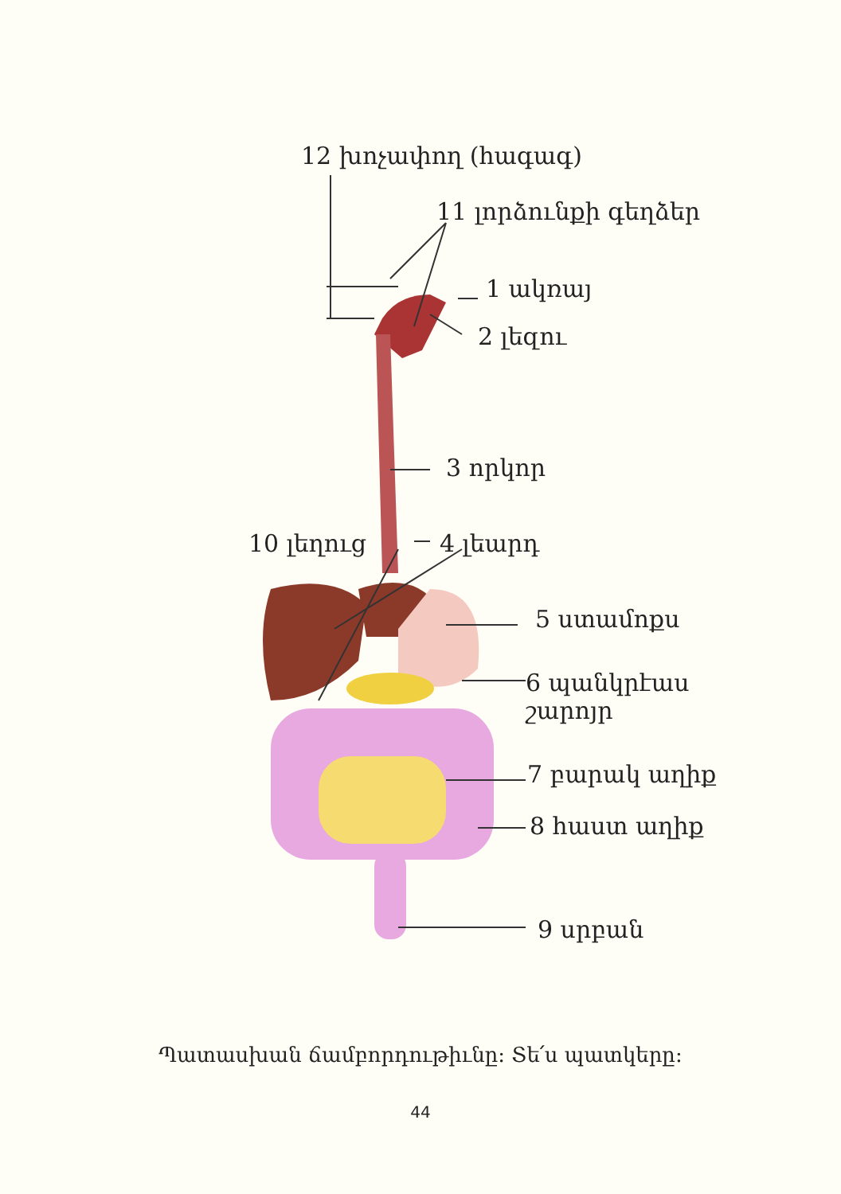12 խոչափող (հագագ)
11 լորձունքի գեղձեր
1 ակռայ
2 լեզու
3 որկոր
10 լեղուց 4 լեարդ
5 ստամոքս
6 պանկրէաս
շարոյր
7 բարակ աղիք
8 հաստ աղիք
9 սրբան
Պատասխան ճամբորդութիւնը: Տե՛ս պատկերը:
44